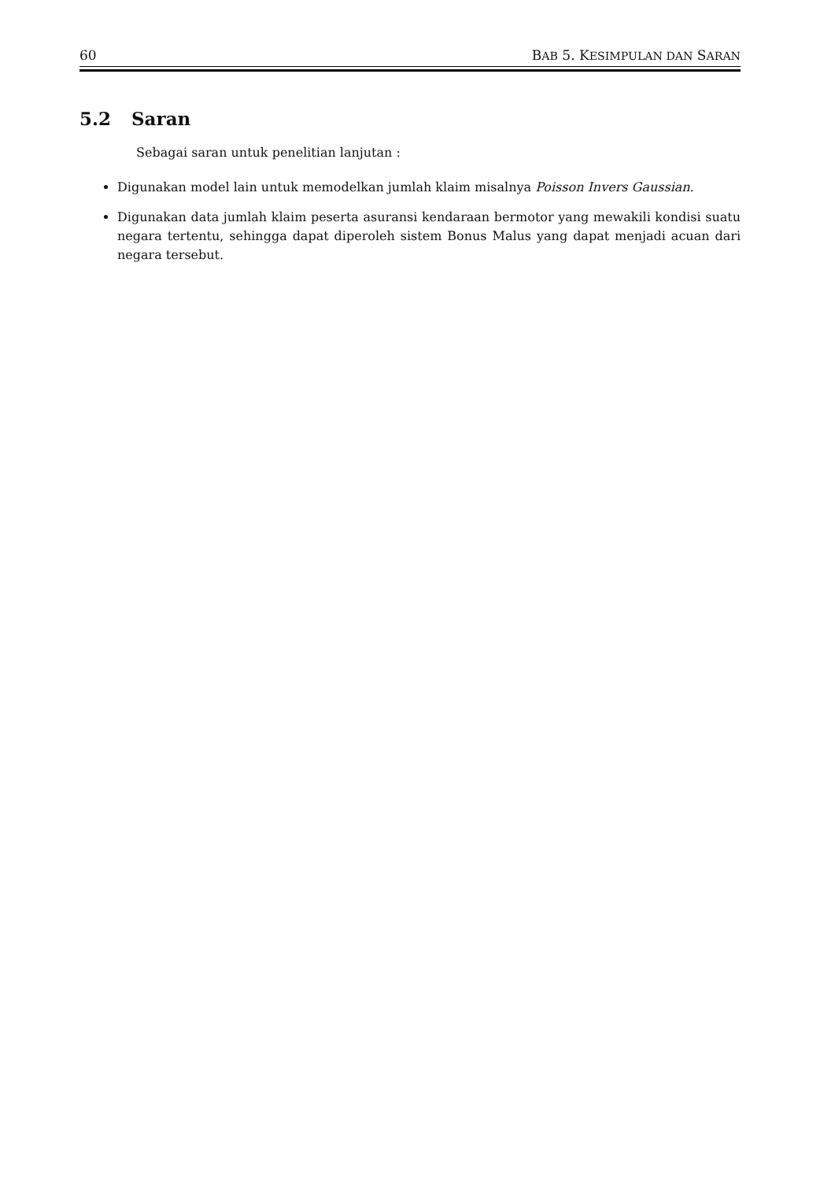60 BAB 5. KESIMPULAN DAN SARAN
5.2 Saran
Sebagai saran untuk penelitian lanjutan :
Digunakan model lain untuk memodelkan jumlah klaim misalnya Poisson Invers Gaussian.
Digunakan data jumlah klaim peserta asuransi kendaraan bermotor yang mewakili kondisi suatu negara tertentu, sehingga dapat diperoleh sistem Bonus Malus yang dapat menjadi acuan dari negara tersebut.